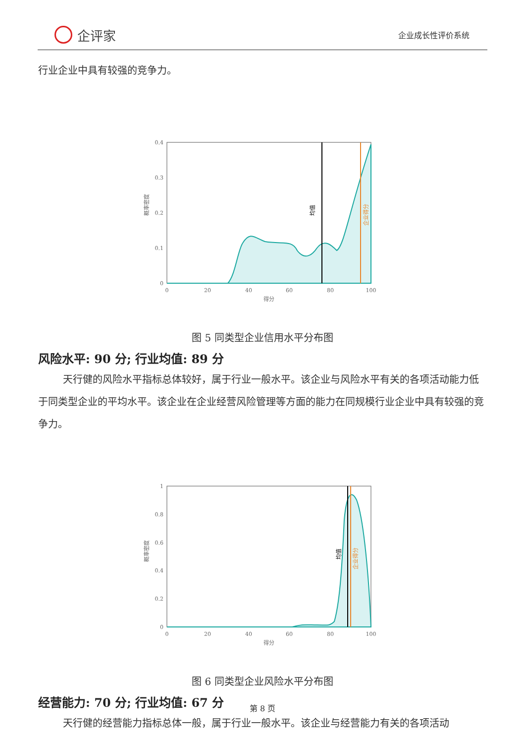企评家
企业成长性评价系统
行业企业中具有较强的竞争力。
0.4
0.3
0.2
0.1
0
0
20
40
60
80
100
得分
概率密度
均值
企业得分
图 5 同类型企业信用水平分布图
风险水平: 90 分; 行业均值: 89 分
天行健的风险水平指标总体较好，属于行业一般水平。该企业与风险水平有关的各项活动能力低于同类型企业的平均水平。该企业在企业经营风险管理等方面的能力在同规模行业企业中具有较强的竞争力。
1
0.8
0.6
0.4
0.2
0
0
20
40
60
80
100
得分
概率密度
均值
企业得分
图 6 同类型企业风险水平分布图
经营能力: 70 分; 行业均值: 67 分
天行健的经营能力指标总体一般，属于行业一般水平。该企业与经营能力有关的各项活动
第 8 页